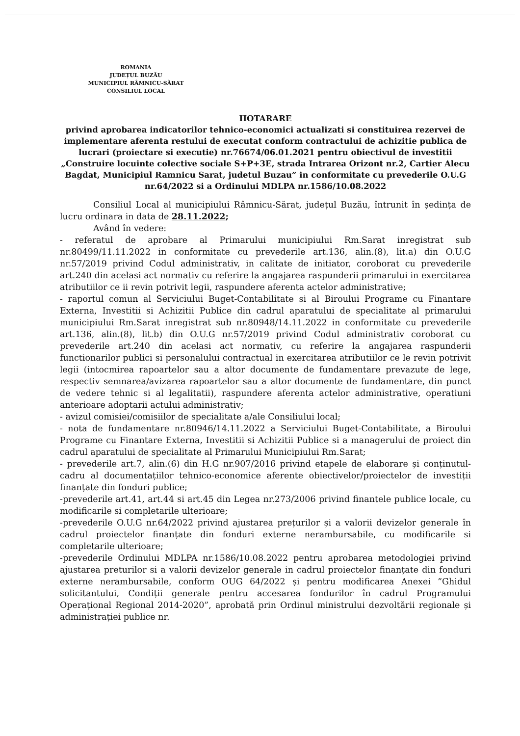ROMANIA
JUDEȚUL BUZĂU
MUNICIPIUL RÂMNICU-SĂRAT
CONSILIUL LOCAL
HOTARARE
privind aprobarea indicatorilor tehnico-economici actualizati si constituirea rezervei de implementare aferenta restului de executat conform contractului de achizitie publica de lucrari (proiectare si executie) nr.76674/06.01.2021 pentru obiectivul de investitii „Construire locuinte colective sociale S+P+3E, strada Intrarea Orizont nr.2, Cartier Alecu Bagdat, Municipiul Ramnicu Sarat, judetul Buzau” in conformitate cu prevederile O.U.G nr.64/2022 si a Ordinului MDLPA nr.1586/10.08.2022
Consiliul Local al municipiului Râmnicu-Sărat, județul Buzău, întrunit în ședința de lucru ordinara in data de 28.11.2022;
Având în vedere:
- referatul de aprobare al Primarului municipiului Rm.Sarat inregistrat sub nr.80499/11.11.2022 in conformitate cu prevederile art.136, alin.(8), lit.a) din O.U.G nr.57/2019 privind Codul administrativ, in calitate de initiator, coroborat cu prevederile art.240 din acelasi act normativ cu referire la angajarea raspunderii primarului in exercitarea atributiilor ce ii revin potrivit legii, raspundere aferenta actelor administrative;
- raportul comun al Serviciului Buget-Contabilitate si al Biroului Programe cu Finantare Externa, Investitii si Achizitii Publice din cadrul aparatului de specialitate al primarului municipiului Rm.Sarat inregistrat sub nr.80948/14.11.2022 in conformitate cu prevederile art.136, alin.(8), lit.b) din O.U.G nr.57/2019 privind Codul administrativ coroborat cu prevederile art.240 din acelasi act normativ, cu referire la angajarea raspunderii functionarilor publici si personalului contractual in exercitarea atributiilor ce le revin potrivit legii (intocmirea rapoartelor sau a altor documente de fundamentare prevazute de lege, respectiv semnarea/avizarea rapoartelor sau a altor documente de fundamentare, din punct de vedere tehnic si al legalitatii), raspundere aferenta actelor administrative, operatiuni anterioare adoptarii actului administrativ;
- avizul comisiei/comisiilor de specialitate a/ale Consiliului local;
- nota de fundamentare nr.80946/14.11.2022 a Serviciului Buget-Contabilitate, a Biroului Programe cu Finantare Externa, Investitii si Achizitii Publice si a managerului de proiect din cadrul aparatului de specialitate al Primarului Municipiului Rm.Sarat;
- prevederile art.7, alin.(6) din H.G nr.907/2016 privind etapele de elaborare și conținutul-cadru al documentațiilor tehnico-economice aferente obiectivelor/proiectelor de investiții finanțate din fonduri publice;
-prevederile art.41, art.44 si art.45 din Legea nr.273/2006 privind finantele publice locale, cu modificarile si completarile ulterioare;
-prevederile O.U.G nr.64/2022 privind ajustarea prețurilor și a valorii devizelor generale în cadrul proiectelor finanțate din fonduri externe nerambursabile, cu modificarile si completarile ulterioare;
-prevederile Ordinului MDLPA nr.1586/10.08.2022 pentru aprobarea metodologiei privind ajustarea preturilor si a valorii devizelor generale in cadrul proiectelor finanțate din fonduri externe nerambursabile, conform OUG 64/2022 și pentru modificarea Anexei ”Ghidul solicitantului, Condiții generale pentru accesarea fondurilor în cadrul Programului Operațional Regional 2014-2020”, aprobată prin Ordinul ministrului dezvoltării regionale și administrației publice nr.